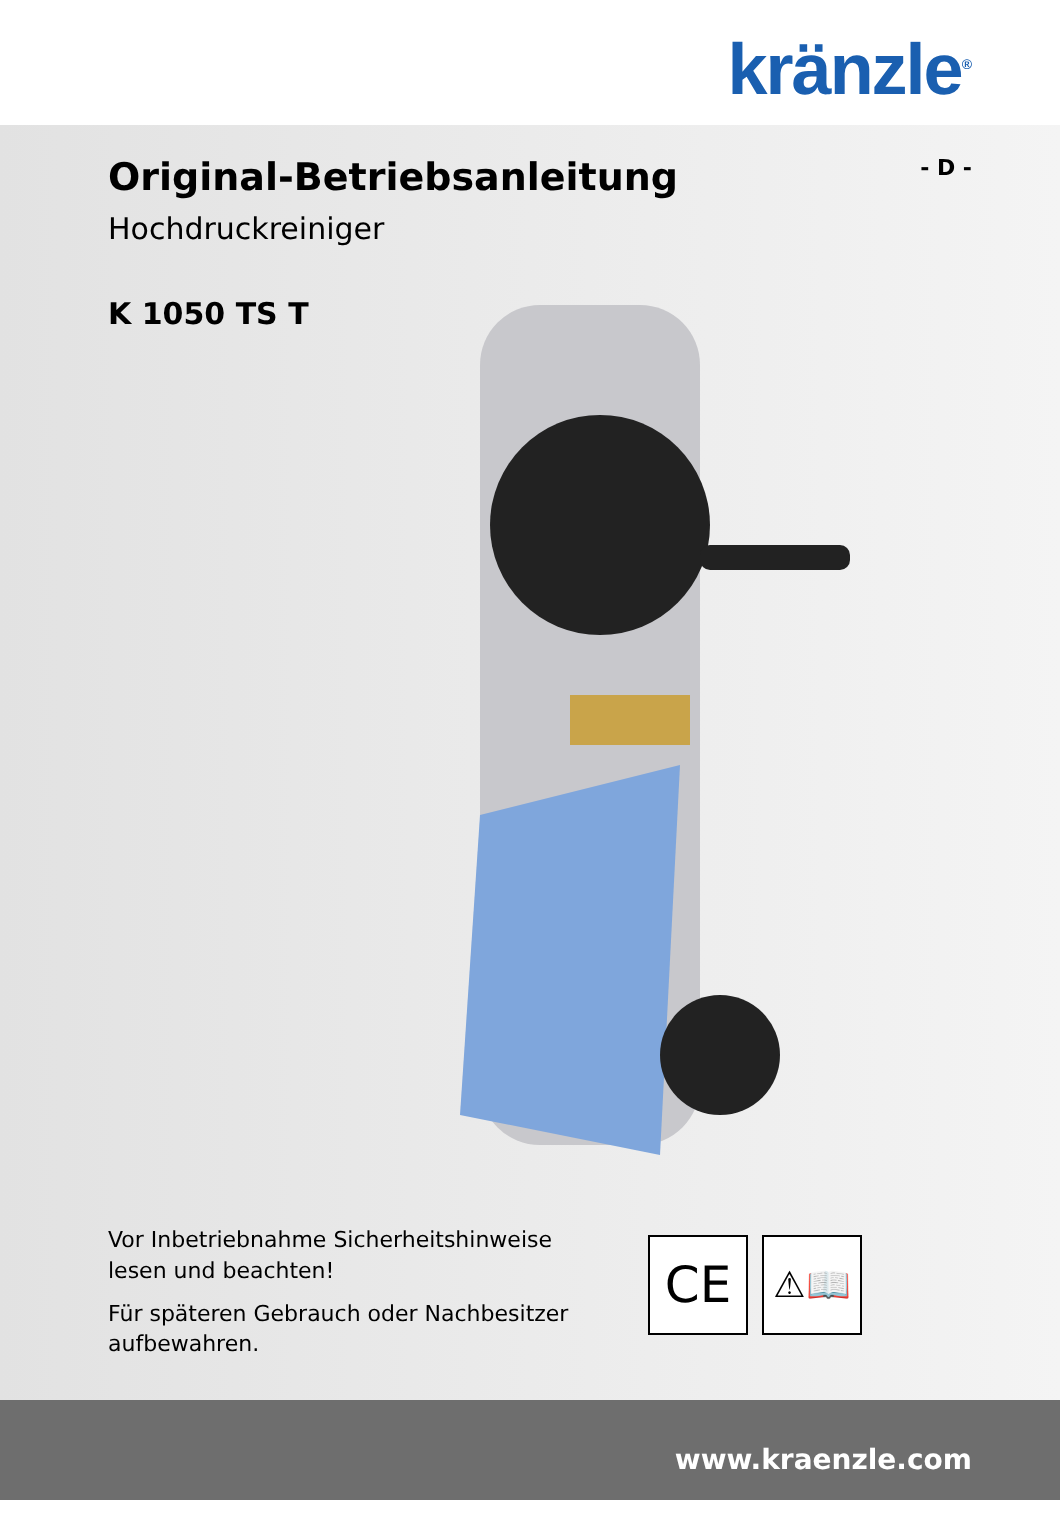kränzle<sup>®</sup>
- D -
Original-Betriebsanleitung
Hochdruckreiniger
K 1050 TS T
Vor Inbetriebnahme Sicherheitshinweise lesen und beachten!
Für späteren Gebrauch oder Nachbesitzer aufbewahren.
CE
⚠📖
www.kraenzle.com